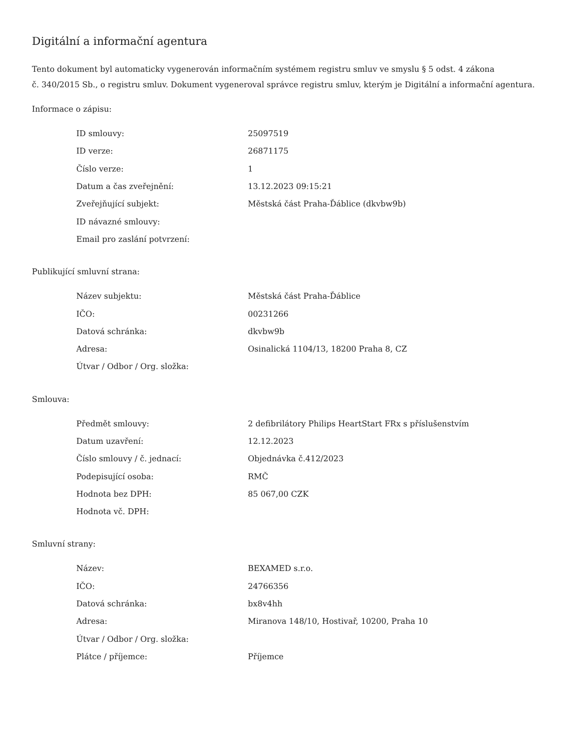Digitální a informační agentura
Tento dokument byl automaticky vygenerován informačním systémem registru smluv ve smyslu § 5 odst. 4 zákona
č. 340/2015 Sb., o registru smluv. Dokument vygeneroval správce registru smluv, kterým je Digitální a informační agentura.
Informace o zápisu:
| ID smlouvy: | 25097519 |
| ID verze: | 26871175 |
| Číslo verze: | 1 |
| Datum a čas zveřejnění: | 13.12.2023 09:15:21 |
| Zveřejňující subjekt: | Městská část Praha-Ďáblice (dkvbw9b) |
| ID návazné smlouvy: | |
| Email pro zaslání potvrzení: | |
Publikující smluvní strana:
| Název subjektu: | Městská část Praha-Ďáblice |
| IČO: | 00231266 |
| Datová schránka: | dkvbw9b |
| Adresa: | Osinalická 1104/13, 18200 Praha 8, CZ |
| Útvar / Odbor / Org. složka: | |
Smlouva:
| Předmět smlouvy: | 2 defibrilátory Philips HeartStart FRx s příslušenstvím |
| Datum uzavření: | 12.12.2023 |
| Číslo smlouvy / č. jednací: | Objednávka č.412/2023 |
| Podepisující osoba: | RMČ |
| Hodnota bez DPH: | 85 067,00 CZK |
| Hodnota vč. DPH: | |
Smluvní strany:
| Název: | BEXAMED s.r.o. |
| IČO: | 24766356 |
| Datová schránka: | bx8v4hh |
| Adresa: | Miranova 148/10, Hostivař, 10200, Praha 10 |
| Útvar / Odbor / Org. složka: | |
| Plátce / příjemce: | Příjemce |